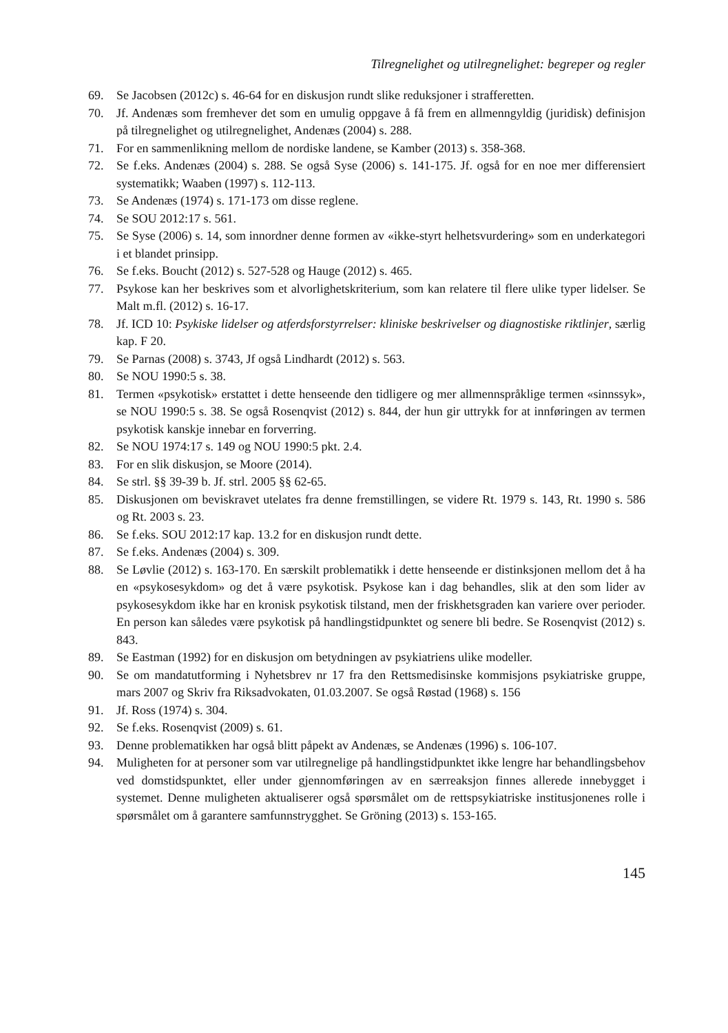Tilregnelighet og utilregnelighet: begreper og regler
69. Se Jacobsen (2012c) s. 46-64 for en diskusjon rundt slike reduksjoner i strafferetten.
70. Jf. Andenæs som fremhever det som en umulig oppgave å få frem en allmenngyldig (juridisk) definisjon på tilregnelighet og utilregnelighet, Andenæs (2004) s. 288.
71. For en sammenlikning mellom de nordiske landene, se Kamber (2013) s. 358-368.
72. Se f.eks. Andenæs (2004) s. 288. Se også Syse (2006) s. 141-175. Jf. også for en noe mer differensiert systematikk; Waaben (1997) s. 112-113.
73. Se Andenæs (1974) s. 171-173 om disse reglene.
74. Se SOU 2012:17 s. 561.
75. Se Syse (2006) s. 14, som innordner denne formen av «ikke-styrt helhetsvurdering» som en underkategori i et blandet prinsipp.
76. Se f.eks. Boucht (2012) s. 527-528 og Hauge (2012) s. 465.
77. Psykose kan her beskrives som et alvorlighetskriterium, som kan relatere til flere ulike typer lidelser. Se Malt m.fl. (2012) s. 16-17.
78. Jf. ICD 10: Psykiske lidelser og atferdsforstyrrelser: kliniske beskrivelser og diagnostiske riktlinjer, særlig kap. F 20.
79. Se Parnas (2008) s. 3743, Jf også Lindhardt (2012) s. 563.
80. Se NOU 1990:5 s. 38.
81. Termen «psykotisk» erstattet i dette henseende den tidligere og mer allmennspråklige termen «sinnssyk», se NOU 1990:5 s. 38. Se også Rosenqvist (2012) s. 844, der hun gir uttrykk for at innføringen av termen psykotisk kanskje innebar en forverring.
82. Se NOU 1974:17 s. 149 og NOU 1990:5 pkt. 2.4.
83. For en slik diskusjon, se Moore (2014).
84. Se strl. §§ 39-39 b. Jf. strl. 2005 §§ 62-65.
85. Diskusjonen om beviskravet utelates fra denne fremstillingen, se videre Rt. 1979 s. 143, Rt. 1990 s. 586 og Rt. 2003 s. 23.
86. Se f.eks. SOU 2012:17 kap. 13.2 for en diskusjon rundt dette.
87. Se f.eks. Andenæs (2004) s. 309.
88. Se Løvlie (2012) s. 163-170. En særskilt problematikk i dette henseende er distinksjonen mellom det å ha en «psykosesykdom» og det å være psykotisk. Psykose kan i dag behandles, slik at den som lider av psykosesykdom ikke har en kronisk psykotisk tilstand, men der friskhetsgraden kan variere over perioder. En person kan således være psykotisk på handlingstidpunktet og senere bli bedre. Se Rosenqvist (2012) s. 843.
89. Se Eastman (1992) for en diskusjon om betydningen av psykiatriens ulike modeller.
90. Se om mandatutforming i Nyhetsbrev nr 17 fra den Rettsmedisinske kommisjons psykiatriske gruppe, mars 2007 og Skriv fra Riksadvokaten, 01.03.2007. Se også Røstad (1968) s. 156
91. Jf. Ross (1974) s. 304.
92. Se f.eks. Rosenqvist (2009) s. 61.
93. Denne problematikken har også blitt påpekt av Andenæs, se Andenæs (1996) s. 106-107.
94. Muligheten for at personer som var utilregnelige på handlingstidpunktet ikke lengre har behandlingsbehov ved domstidspunktet, eller under gjennomføringen av en særreaksjon finnes allerede innebygget i systemet. Denne muligheten aktualiserer også spørsmålet om de rettspsykiatriske institusjonenes rolle i spørsmålet om å garantere samfunnstrygghet. Se Gröning (2013) s. 153-165.
145